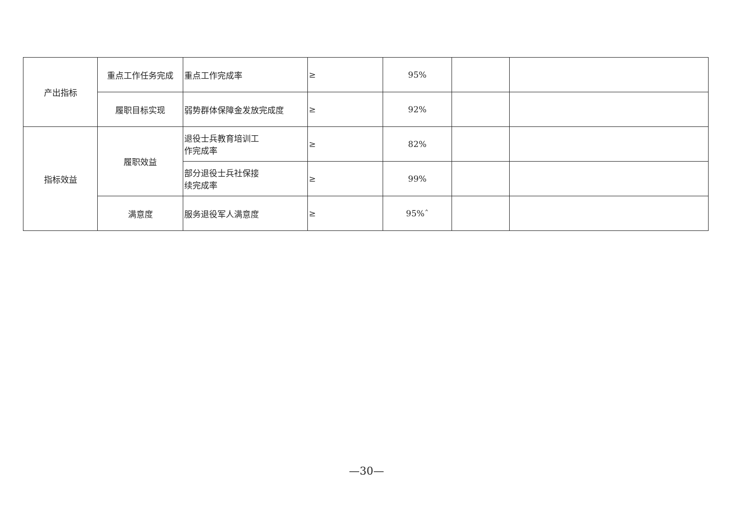| 产出指标 | 重点工作任务完成 | 重点工作完成率 | ≥ | 95% | | |
| | 履职目标实现 | 弱势群体保障金发放完成度 | ≥ | 92% | | |
| 指标效益 | 履职效益 | 退役士兵教育培训工 作完成率 | ≥ | 82% | | |
| | | 部分退役士兵社保接 续完成率 | ≥ | 99% | | |
| | 满意度 | 服务退役军人满意度 | ≥ | 95%ˆ | | |
—30—